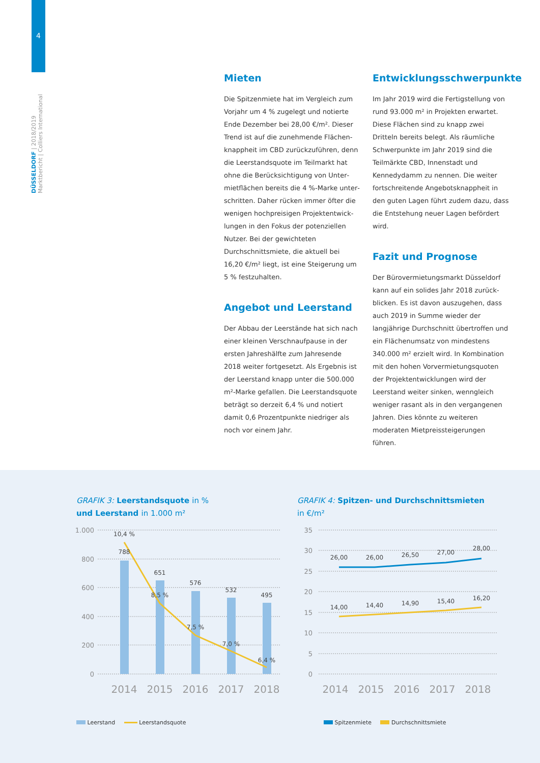4
DÜSSELDORF | 2018/2019
Marktbericht | Colliers International
Mieten
Die Spitzenmiete hat im Vergleich zum Vorjahr um 4 % zugelegt und notierte Ende Dezember bei 28,00 €/m². Dieser Trend ist auf die zunehmende Flächen­knappheit im CBD zurückzuführen, denn die Leerstandsquote im Teilmarkt hat ohne die Berücksichtigung von Unter­mietflächen bereits die 4 %-Marke unter­schritten. Daher rücken immer öfter die wenigen hochpreisigen Projektentwick­lungen in den Fokus der potenziellen Nut­zer. Bei der gewichteten Durchschnitts­miete, die aktuell bei 16,20 €/m² liegt, ist eine Steigerung um 5 % festzuhalten.
Angebot und Leerstand
Der Abbau der Leerstände hat sich nach einer kleinen Verschnaufpause in der ersten Jahreshälfte zum Jahresende 2018 weiter fortgesetzt. Als Ergebnis ist der Leerstand knapp unter die 500.000 m²-Marke gefallen. Die Leer­standsquote beträgt so derzeit 6,4 % und notiert damit 0,6 Prozentpunkte niedriger als noch vor einem Jahr.
Entwicklungsschwerpunkte
Im Jahr 2019 wird die Fertigstellung von rund 93.000 m² in Projekten erwartet. Diese Flächen sind zu knapp zwei Dritteln bereits belegt. Als räumliche Schwer­punkte im Jahr 2019 sind die Teilmärkte CBD, Innenstadt und Kennedydamm zu nennen. Die weiter fortschreitende Ange­botsknappheit in den guten Lagen führt zudem dazu, dass die Entstehung neuer Lagen befördert wird.
Fazit und Prognose
Der Bürovermietungsmarkt Düsseldorf kann auf ein solides Jahr 2018 zurück­blicken. Es ist davon auszugehen, dass auch 2019 in Summe wieder der langjährige Durchschnitt übertroffen und ein Flächen­umsatz von mindestens 340.000 m² er­zielt wird. In Kombination mit den hohen Vorvermietungsquoten der Projektent­wicklungen wird der Leerstand weiter sinken, wenngleich weniger rasant als in den vergangenen Jahren. Dies könnte zu weiteren moderaten Mietpreissteigerun­gen führen.
GRAFIK 3: Leerstandsquote in %
und Leerstand in 1.000 m²
1.000
800
600
400
200
0
10,4 %
788
651
8,5 %
576
7,5 %
532
7,0 %
495
6,4 %
2014
2015
2016
2017
2018
Leerstand Leerstandsquote
GRAFIK 4: Spitzen- und Durchschnittsmieten
in €/m²
35
30
25
20
15
10
5
0
26,00
26,00
26,50
27,00
28,00
14,00
14,40
14,90
15,40
16,20
2014
2015
2016
2017
2018
Spitzenmiete Durchschnittsmiete